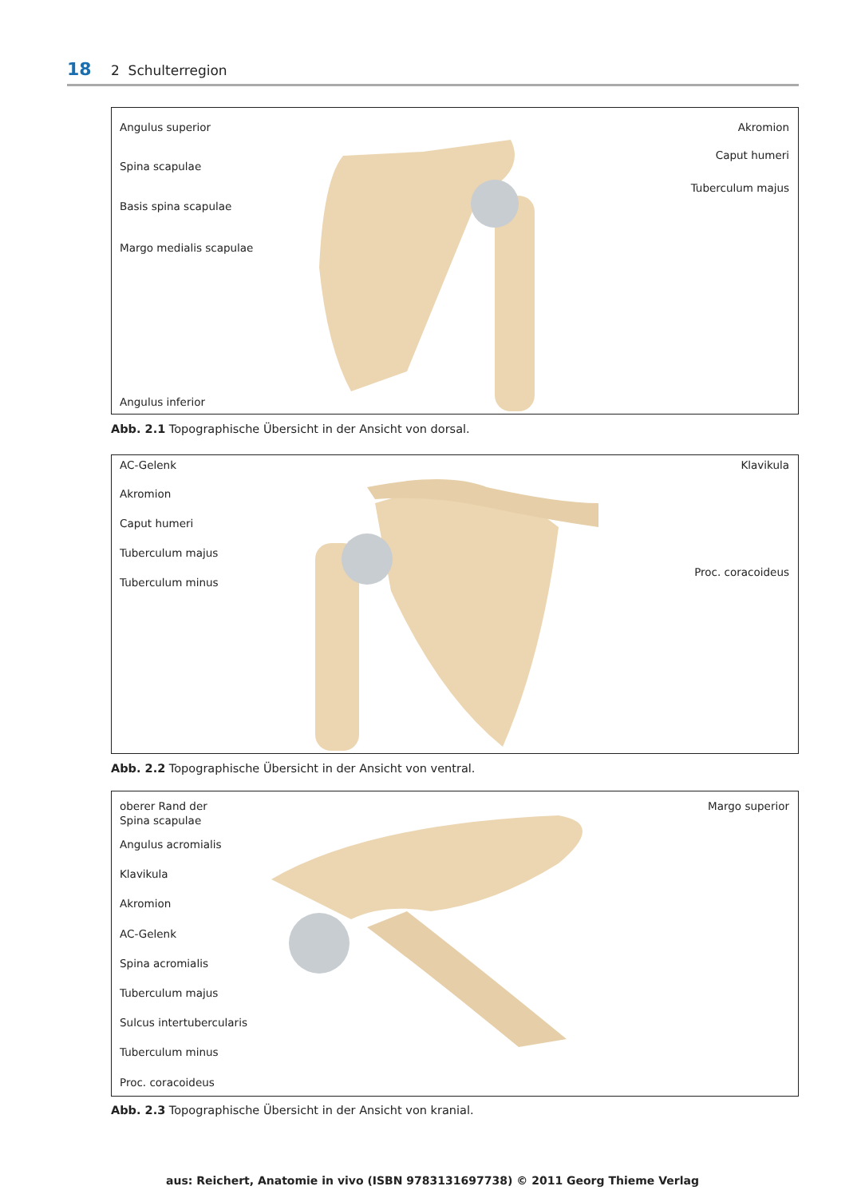18 2 Schulterregion
Angulus superior
Spina scapulae
Basis spina scapulae
Margo medialis scapulae
Angulus inferior
Akromion
Caput humeri
Tuberculum majus
Abb. 2.1 Topographische Übersicht in der Ansicht von dorsal.
AC-Gelenk
Akromion
Caput humeri
Tuberculum majus
Tuberculum minus
Klavikula
Proc. coracoideus
Abb. 2.2 Topographische Übersicht in der Ansicht von ventral.
oberer Rand der
Spina scapulae
Angulus acromialis
Klavikula
Akromion
AC-Gelenk
Spina acromialis
Tuberculum majus
Sulcus intertubercularis
Tuberculum minus
Proc. coracoideus
Margo superior
Abb. 2.3 Topographische Übersicht in der Ansicht von kranial.
aus: Reichert, Anatomie in vivo (ISBN 9783131697738) © 2011 Georg Thieme Verlag